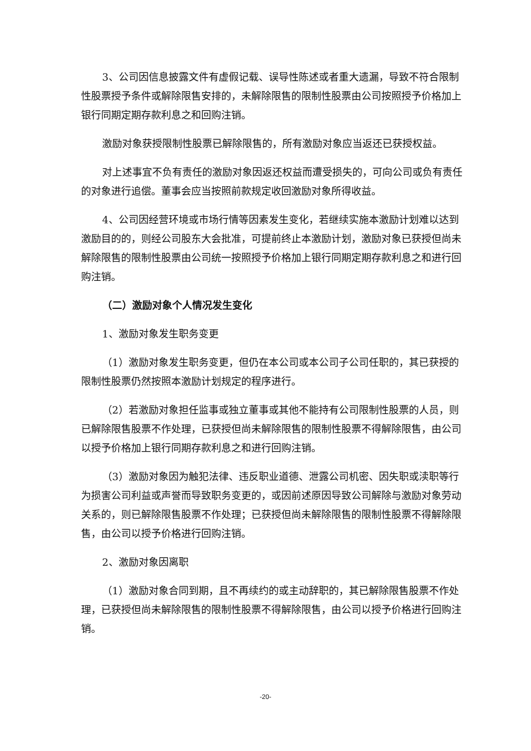3、公司因信息披露文件有虚假记载、误导性陈述或者重大遗漏，导致不符合限制性股票授予条件或解除限售安排的，未解除限售的限制性股票由公司按照授予价格加上银行同期定期存款利息之和回购注销。
激励对象获授限制性股票已解除限售的，所有激励对象应当返还已获授权益。
对上述事宜不负有责任的激励对象因返还权益而遭受损失的，可向公司或负有责任的对象进行追偿。董事会应当按照前款规定收回激励对象所得收益。
4、公司因经营环境或市场行情等因素发生变化，若继续实施本激励计划难以达到激励目的的，则经公司股东大会批准，可提前终止本激励计划，激励对象已获授但尚未解除限售的限制性股票由公司统一按照授予价格加上银行同期定期存款利息之和进行回购注销。
（二）激励对象个人情况发生变化
1、激励对象发生职务变更
（1）激励对象发生职务变更，但仍在本公司或本公司子公司任职的，其已获授的限制性股票仍然按照本激励计划规定的程序进行。
（2）若激励对象担任监事或独立董事或其他不能持有公司限制性股票的人员，则已解除限售股票不作处理，已获授但尚未解除限售的限制性股票不得解除限售，由公司以授予价格加上银行同期存款利息之和进行回购注销。
（3）激励对象因为触犯法律、违反职业道德、泄露公司机密、因失职或渎职等行为损害公司利益或声誉而导致职务变更的，或因前述原因导致公司解除与激励对象劳动关系的，则已解除限售股票不作处理；已获授但尚未解除限售的限制性股票不得解除限售，由公司以授予价格进行回购注销。
2、激励对象因离职
（1）激励对象合同到期，且不再续约的或主动辞职的，其已解除限售股票不作处理，已获授但尚未解除限售的限制性股票不得解除限售，由公司以授予价格进行回购注销。
-20-